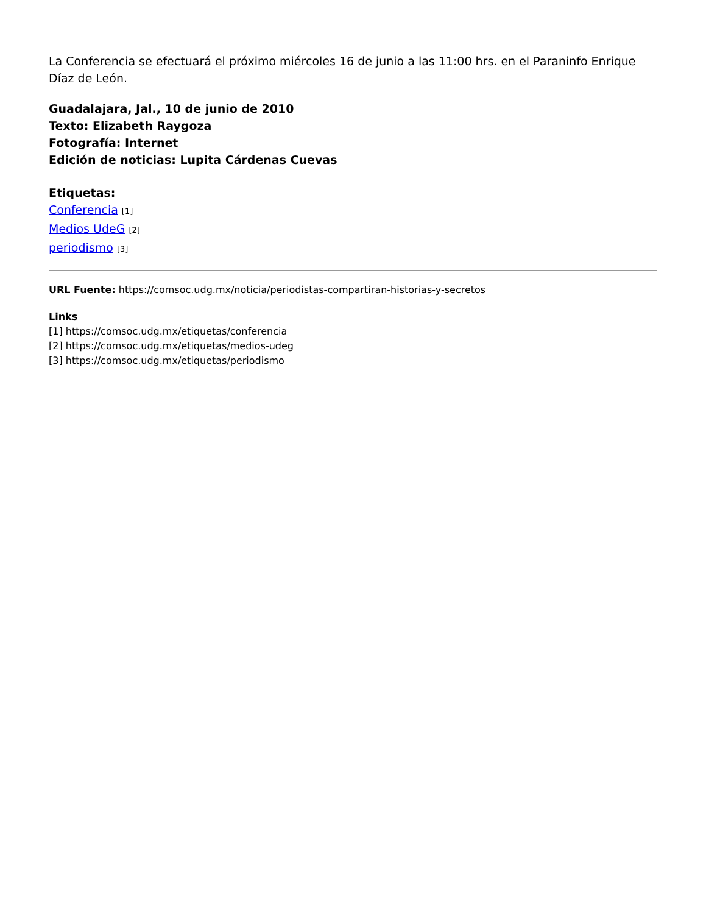La Conferencia se efectuará el próximo miércoles 16 de junio a las 11:00 hrs. en el Paraninfo Enrique Díaz de León.
Guadalajara, Jal., 10 de junio de 2010
Texto: Elizabeth Raygoza
Fotografía: Internet
Edición de noticias: Lupita Cárdenas Cuevas
Etiquetas:
Conferencia [1]
Medios UdeG [2]
periodismo [3]
URL Fuente: https://comsoc.udg.mx/noticia/periodistas-compartiran-historias-y-secretos
Links
[1] https://comsoc.udg.mx/etiquetas/conferencia
[2] https://comsoc.udg.mx/etiquetas/medios-udeg
[3] https://comsoc.udg.mx/etiquetas/periodismo